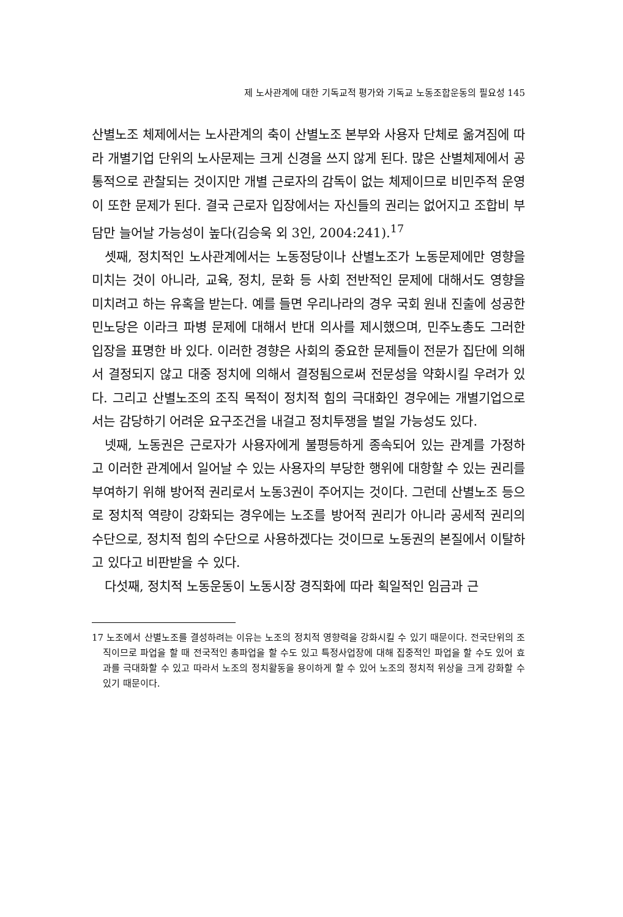제 노사관계에 대한 기독교적 평가와 기독교 노동조합운동의 필요성 145
산별노조 체제에서는 노사관계의 축이 산별노조 본부와 사용자 단체로 옮겨짐에 따라 개별기업 단위의 노사문제는 크게 신경을 쓰지 않게 된다. 많은 산별체제에서 공통적으로 관찰되는 것이지만 개별 근로자의 감독이 없는 체제이므로 비민주적 운영이 또한 문제가 된다. 결국 근로자 입장에서는 자신들의 권리는 없어지고 조합비 부담만 늘어날 가능성이 높다(김승욱 외 3인, 2004:241).<sup>17</sup>
셋째, 정치적인 노사관계에서는 노동정당이나 산별노조가 노동문제에만 영향을 미치는 것이 아니라, 교육, 정치, 문화 등 사회 전반적인 문제에 대해서도 영향을 미치려고 하는 유혹을 받는다. 예를 들면 우리나라의 경우 국회 원내 진출에 성공한 민노당은 이라크 파병 문제에 대해서 반대 의사를 제시했으며, 민주노총도 그러한 입장을 표명한 바 있다. 이러한 경향은 사회의 중요한 문제들이 전문가 집단에 의해서 결정되지 않고 대중 정치에 의해서 결정됨으로써 전문성을 약화시킬 우려가 있다. 그리고 산별노조의 조직 목적이 정치적 힘의 극대화인 경우에는 개별기업으로서는 감당하기 어려운 요구조건을 내걸고 정치투쟁을 벌일 가능성도 있다.
넷째, 노동권은 근로자가 사용자에게 불평등하게 종속되어 있는 관계를 가정하고 이러한 관계에서 일어날 수 있는 사용자의 부당한 행위에 대항할 수 있는 권리를 부여하기 위해 방어적 권리로서 노동3권이 주어지는 것이다. 그런데 산별노조 등으로 정치적 역량이 강화되는 경우에는 노조를 방어적 권리가 아니라 공세적 권리의 수단으로, 정치적 힘의 수단으로 사용하겠다는 것이므로 노동권의 본질에서 이탈하고 있다고 비판받을 수 있다.
다섯째, 정치적 노동운동이 노동시장 경직화에 따라 획일적인 임금과 근
17 노조에서 산별노조를 결성하려는 이유는 노조의 정치적 영향력을 강화시킬 수 있기 때문이다. 전국단위의 조직이므로 파업을 할 때 전국적인 총파업을 할 수도 있고 특정사업장에 대해 집중적인 파업을 할 수도 있어 효과를 극대화할 수 있고 따라서 노조의 정치활동을 용이하게 할 수 있어 노조의 정치적 위상을 크게 강화할 수 있기 때문이다.